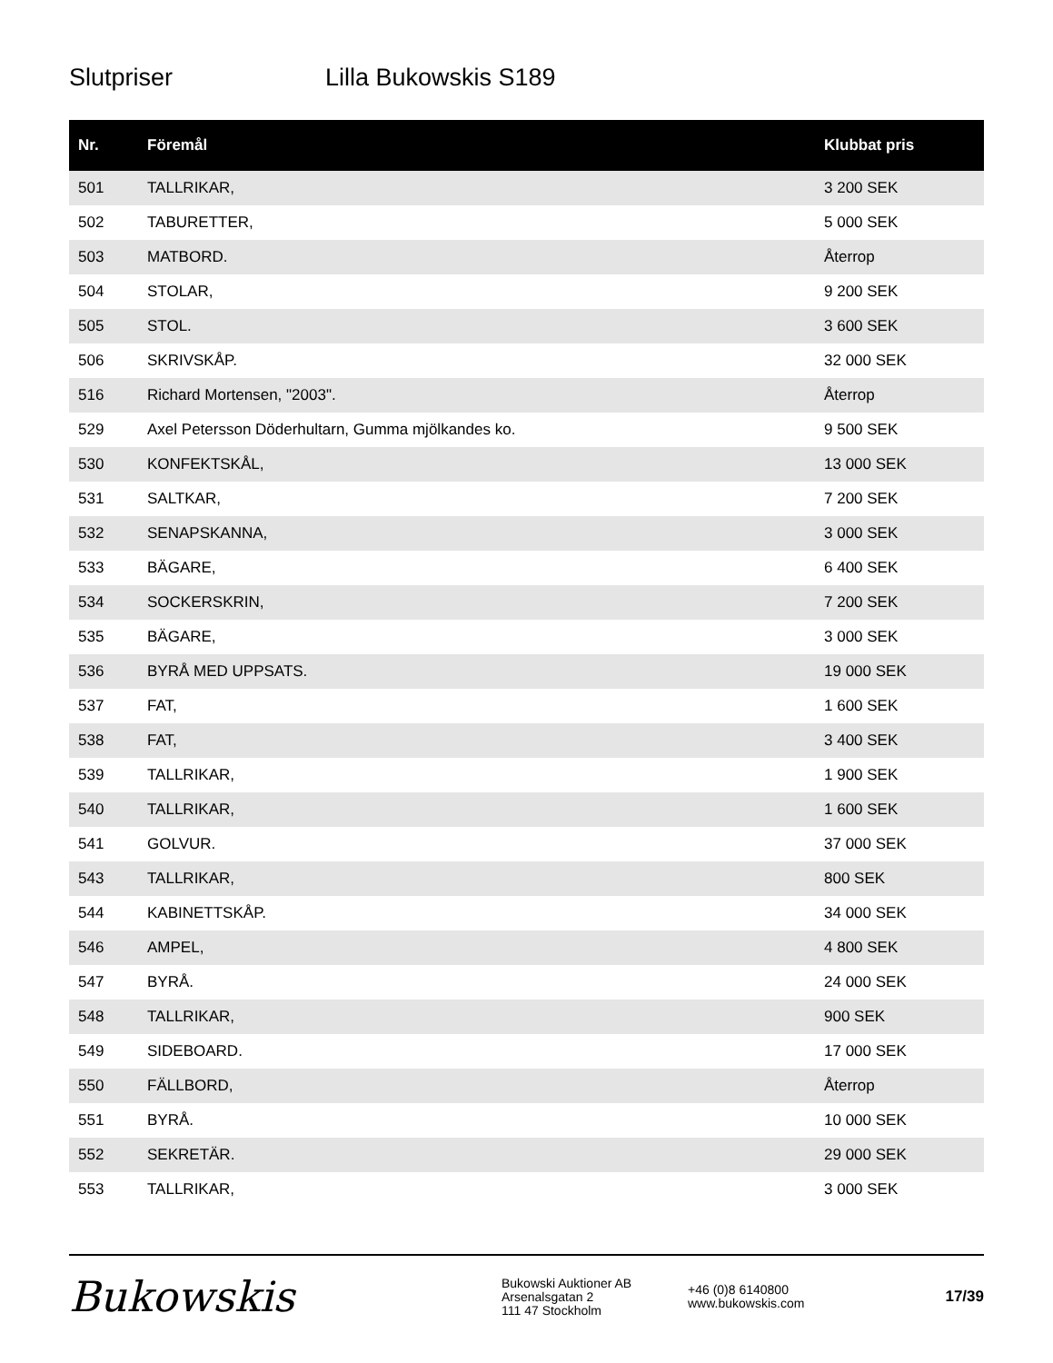Slutpriser Lilla Bukowskis S189
| Nr. | Föremål | Klubbat pris |
| --- | --- | --- |
| 501 | TALLRIKAR, | 3 200 SEK |
| 502 | TABURETTER, | 5 000 SEK |
| 503 | MATBORD. | Återrop |
| 504 | STOLAR, | 9 200 SEK |
| 505 | STOL. | 3 600 SEK |
| 506 | SKRIVSKÅP. | 32 000 SEK |
| 516 | Richard Mortensen, "2003". | Återrop |
| 529 | Axel Petersson Döderhultarn, Gumma mjölkandes ko. | 9 500 SEK |
| 530 | KONFEKTSKÅL, | 13 000 SEK |
| 531 | SALTKAR, | 7 200 SEK |
| 532 | SENAPSKANNA, | 3 000 SEK |
| 533 | BÄGARE, | 6 400 SEK |
| 534 | SOCKERSKRIN, | 7 200 SEK |
| 535 | BÄGARE, | 3 000 SEK |
| 536 | BYRÅ MED UPPSATS. | 19 000 SEK |
| 537 | FAT, | 1 600 SEK |
| 538 | FAT, | 3 400 SEK |
| 539 | TALLRIKAR, | 1 900 SEK |
| 540 | TALLRIKAR, | 1 600 SEK |
| 541 | GOLVUR. | 37 000 SEK |
| 543 | TALLRIKAR, | 800 SEK |
| 544 | KABINETTSKÅP. | 34 000 SEK |
| 546 | AMPEL, | 4 800 SEK |
| 547 | BYRÅ. | 24 000 SEK |
| 548 | TALLRIKAR, | 900 SEK |
| 549 | SIDEBOARD. | 17 000 SEK |
| 550 | FÄLLBORD, | Återrop |
| 551 | BYRÅ. | 10 000 SEK |
| 552 | SEKRETÄR. | 29 000 SEK |
| 553 | TALLRIKAR, | 3 000 SEK |
Bukowskis
Bukowski Auktioner AB
Arsenalsgatan 2
111 47 Stockholm
+46 (0)8 6140800
www.bukowskis.com
17/39